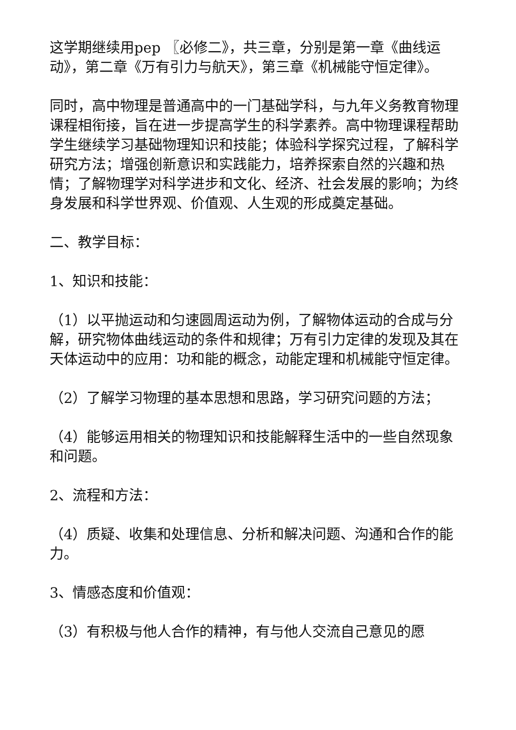这学期继续用pep 〖必修二》，共三章，分别是第一章《曲线运动》，第二章《万有引力与航天》，第三章《机械能守恒定律》。
同时，高中物理是普通高中的一门基础学科，与九年义务教育物理课程相衔接，旨在进一步提高学生的科学素养。高中物理课程帮助学生继续学习基础物理知识和技能；体验科学探究过程，了解科学研究方法；增强创新意识和实践能力，培养探索自然的兴趣和热情；了解物理学对科学进步和文化、经济、社会发展的影响；为终身发展和科学世界观、价值观、人生观的形成奠定基础。
二、教学目标：
1、知识和技能：
（1）以平抛运动和匀速圆周运动为例，了解物体运动的合成与分解，研究物体曲线运动的条件和规律；万有引力定律的发现及其在天体运动中的应用：功和能的概念，动能定理和机械能守恒定律。
（2）了解学习物理的基本思想和思路，学习研究问题的方法；
（4）能够运用相关的物理知识和技能解释生活中的一些自然现象和问题。
2、流程和方法：
（4）质疑、收集和处理信息、分析和解决问题、沟通和合作的能力。
3、情感态度和价值观：
（3）有积极与他人合作的精神，有与他人交流自己意见的愿